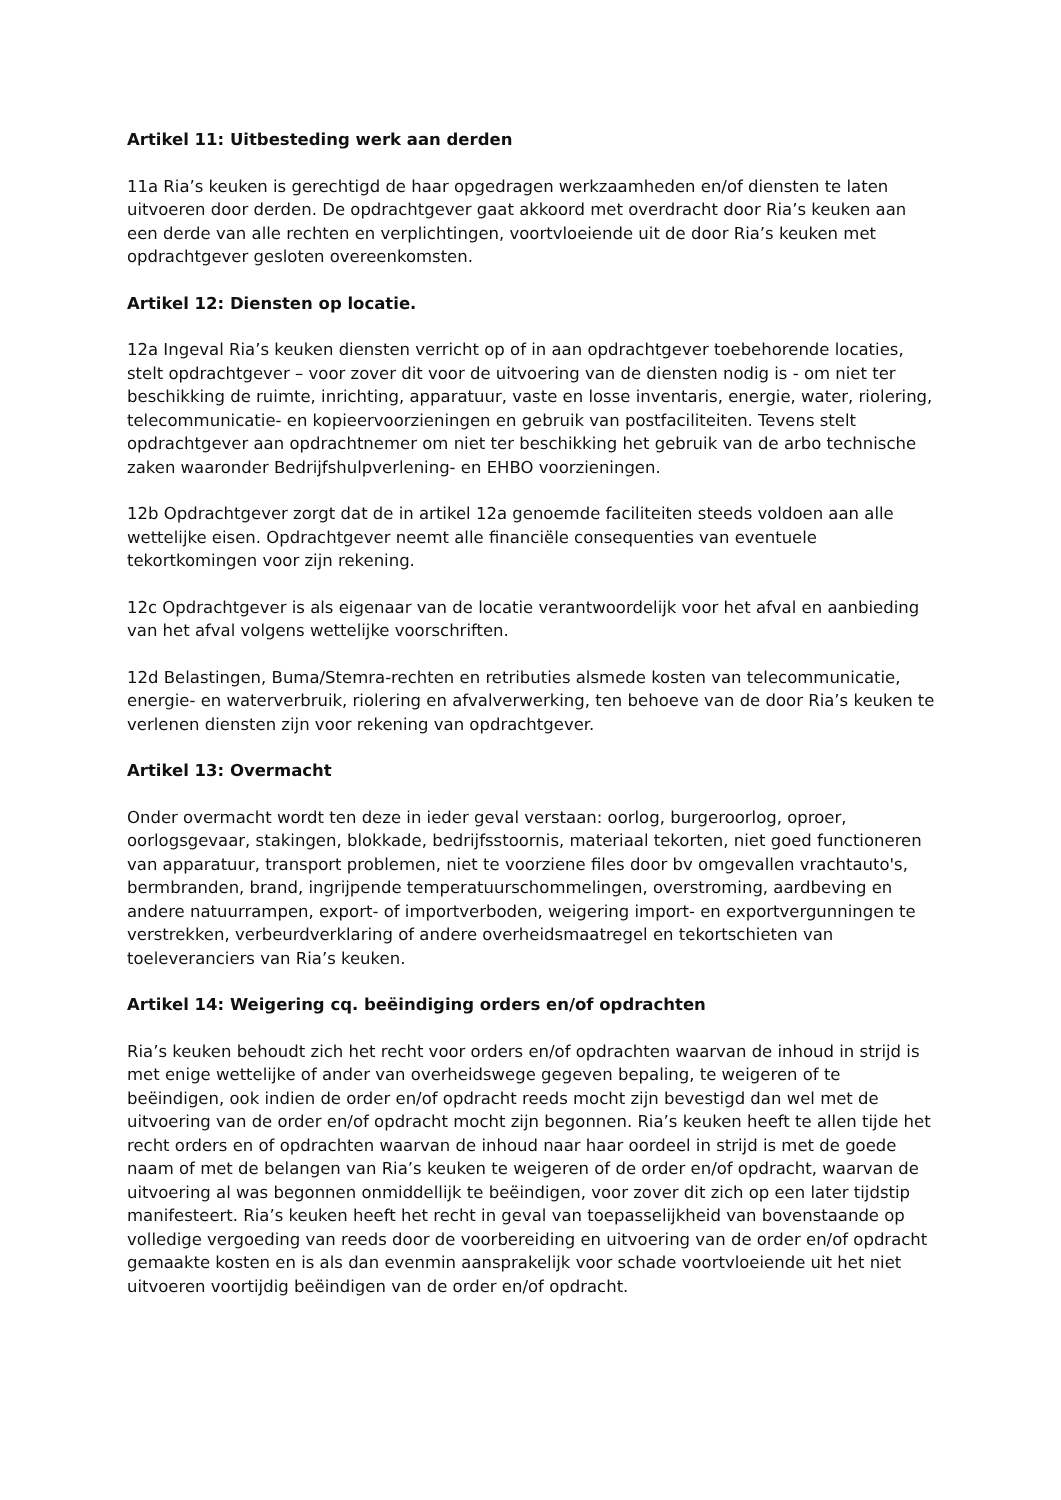Artikel 11: Uitbesteding werk aan derden
11a Ria’s keuken is gerechtigd de haar opgedragen werkzaamheden en/of diensten te laten uitvoeren door derden. De opdrachtgever gaat akkoord met overdracht door Ria’s keuken aan een derde van alle rechten en verplichtingen, voortvloeiende uit de door Ria’s keuken met opdrachtgever gesloten overeenkomsten.
Artikel 12: Diensten op locatie.
12a Ingeval Ria’s keuken diensten verricht op of in aan opdrachtgever toebehorende locaties, stelt opdrachtgever – voor zover dit voor de uitvoering van de diensten nodig is - om niet ter beschikking de ruimte, inrichting, apparatuur, vaste en losse inventaris, energie, water, riolering, telecommunicatie- en kopieervoorzieningen en gebruik van postfaciliteiten. Tevens stelt opdrachtgever aan opdrachtnemer om niet ter beschikking het gebruik van de arbo technische zaken waaronder Bedrijfshulpverlening- en EHBO voorzieningen.
12b Opdrachtgever zorgt dat de in artikel 12a genoemde faciliteiten steeds voldoen aan alle wettelijke eisen. Opdrachtgever neemt alle financiële consequenties van eventuele tekortkomingen voor zijn rekening.
12c Opdrachtgever is als eigenaar van de locatie verantwoordelijk voor het afval en aanbieding van het afval volgens wettelijke voorschriften.
12d Belastingen, Buma/Stemra-rechten en retributies alsmede kosten van telecommunicatie, energie- en waterverbruik, riolering en afvalverwerking, ten behoeve van de door Ria’s keuken te verlenen diensten zijn voor rekening van opdrachtgever.
Artikel 13: Overmacht
Onder overmacht wordt ten deze in ieder geval verstaan: oorlog, burgeroorlog, oproer, oorlogsgevaar, stakingen, blokkade, bedrijfsstoornis, materiaal tekorten, niet goed functioneren van apparatuur, transport problemen, niet te voorziene files door bv omgevallen vrachtauto's, bermbranden, brand, ingrijpende temperatuurschommelingen, overstroming, aardbeving en andere natuurrampen, export- of importverboden, weigering import- en exportvergunningen te verstrekken, verbeurdverklaring of andere overheidsmaatregel en tekortschieten van toeleveranciers van Ria’s keuken.
Artikel 14: Weigering cq. beëindiging orders en/of opdrachten
Ria’s keuken behoudt zich het recht voor orders en/of opdrachten waarvan de inhoud in strijd is met enige wettelijke of ander van overheidswege gegeven bepaling, te weigeren of te beëindigen, ook indien de order en/of opdracht reeds mocht zijn bevestigd dan wel met de uitvoering van de order en/of opdracht mocht zijn begonnen. Ria’s keuken heeft te allen tijde het recht orders en of opdrachten waarvan de inhoud naar haar oordeel in strijd is met de goede naam of met de belangen van Ria’s keuken te weigeren of de order en/of opdracht, waarvan de uitvoering al was begonnen onmiddellijk te beëindigen, voor zover dit zich op een later tijdstip manifesteert. Ria’s keuken heeft het recht in geval van toepasselijkheid van bovenstaande op volledige vergoeding van reeds door de voorbereiding en uitvoering van de order en/of opdracht gemaakte kosten en is als dan evenmin aansprakelijk voor schade voortvloeiende uit het niet uitvoeren voortijdig beëindigen van de order en/of opdracht.